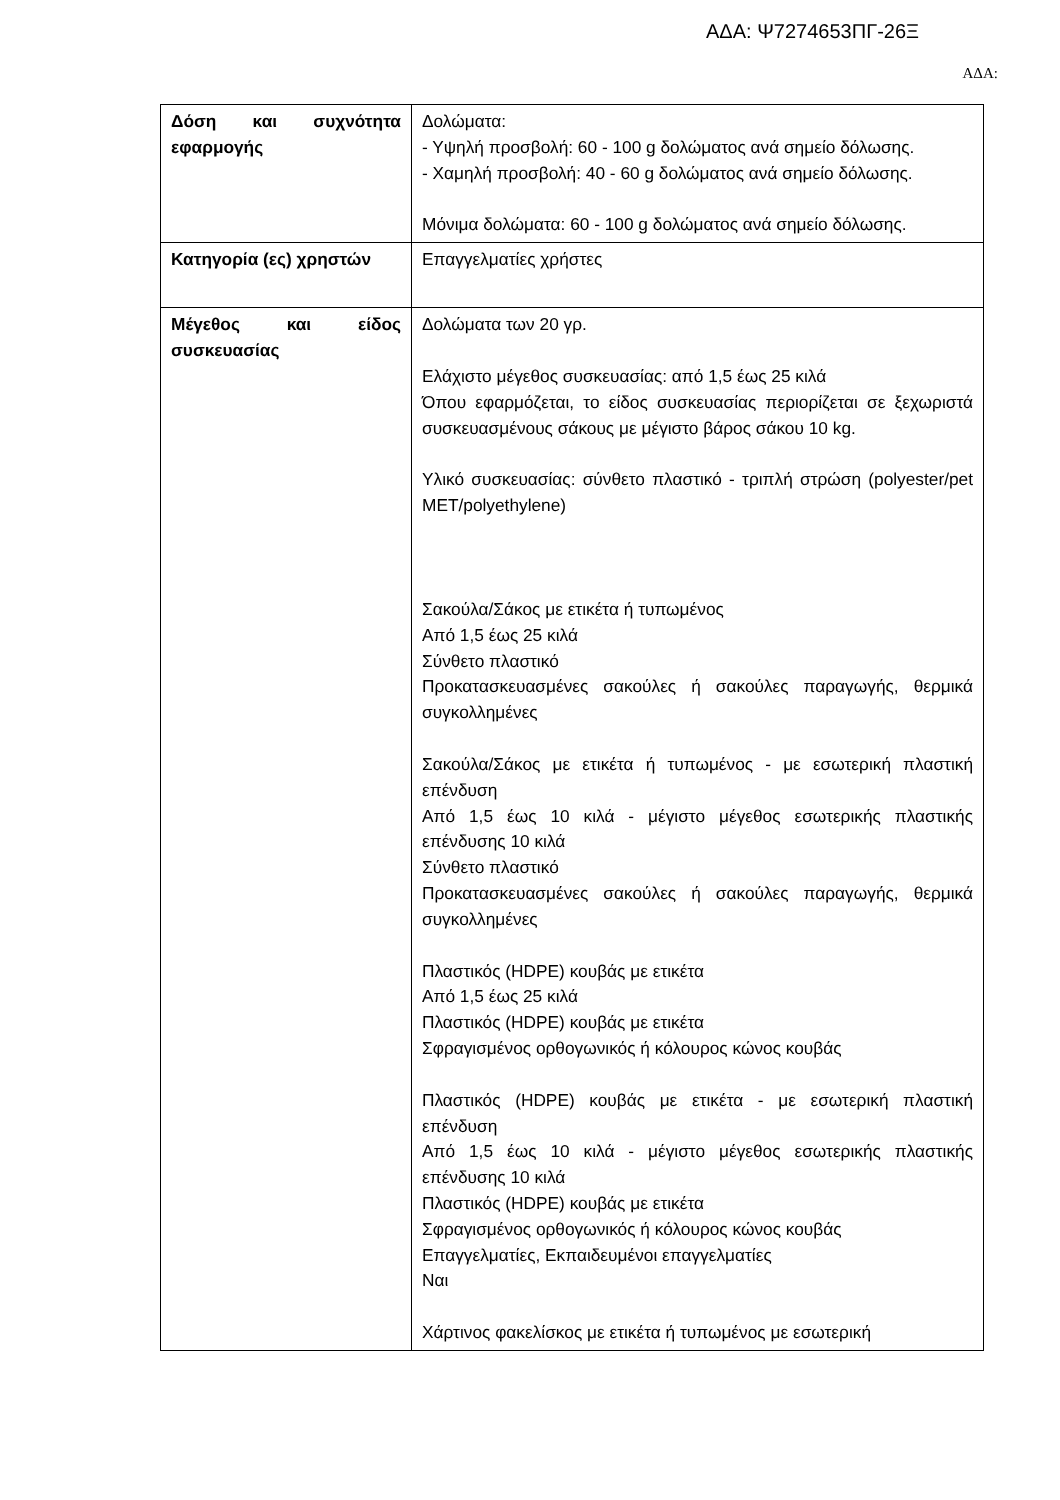ΑΔΑ: Ψ7274653ΠΓ-26Ξ
ΑΔΑ:
| Δόση και συχνότητα εφαρμογής | Δολώματα: - Υψηλή προσβολή: 60 - 100 g δολώματος ανά σημείο δόλωσης. - Χαμηλή προσβολή: 40 - 60 g δολώματος ανά σημείο δόλωσης. Μόνιμα δολώματα: 60 - 100 g δολώματος ανά σημείο δόλωσης. |
| Κατηγορία (ες) χρηστών | Επαγγελματίες χρήστες |
| Μέγεθος και είδος συσκευασίας | Δολώματα των 20 γρ. Ελάχιστο μέγεθος συσκευασίας: από 1,5 έως 25 κιλά Όπου εφαρμόζεται, το είδος συσκευασίας περιορίζεται σε ξεχωριστά συσκευασμένους σάκους με μέγιστο βάρος σάκου 10 kg. Υλικό συσκευασίας: σύνθετο πλαστικό - τριπλή στρώση (polyester/pet MET/polyethylene) Σακούλα/Σάκος με ετικέτα ή τυπωμένος Από 1,5 έως 25 κιλά Σύνθετο πλαστικό Προκατασκευασμένες σακούλες ή σακούλες παραγωγής, θερμικά συγκολλημένες Σακούλα/Σάκος με ετικέτα ή τυπωμένος - με εσωτερική πλαστική επένδυση Από 1,5 έως 10 κιλά - μέγιστο μέγεθος εσωτερικής πλαστικής επένδυσης 10 κιλά Σύνθετο πλαστικό Προκατασκευασμένες σακούλες ή σακούλες παραγωγής, θερμικά συγκολλημένες Πλαστικός (HDPE) κουβάς με ετικέτα Από 1,5 έως 25 κιλά Πλαστικός (HDPE) κουβάς με ετικέτα Σφραγισμένος ορθογωνικός ή κόλουρος κώνος κουβάς Πλαστικός (HDPE) κουβάς με ετικέτα - με εσωτερική πλαστική επένδυση Από 1,5 έως 10 κιλά - μέγιστο μέγεθος εσωτερικής πλαστικής επένδυσης 10 κιλά Πλαστικός (HDPE) κουβάς με ετικέτα Σφραγισμένος ορθογωνικός ή κόλουρος κώνος κουβάς Επαγγελματίες, Εκπαιδευμένοι επαγγελματίες Ναι Χάρτινος φακελίσκος με ετικέτα ή τυπωμένος με εσωτερική |